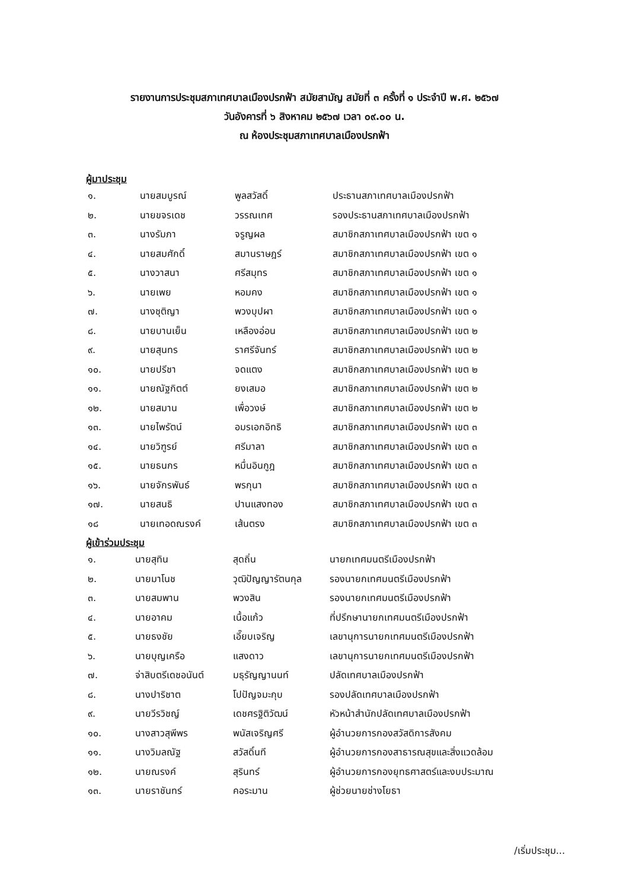รายงานการประชุมสภาเทศบาลเมืองปรกฟ้า สมัยสามัญ สมัยที่ ๓ ครั้งที่ ๑ ประจำปี พ.ศ. ๒๕๖๗
วันอังคารที่ ๖ สิงหาคม ๒๕๖๗ เวลา ๐๙.๐๐ น.
ณ ห้องประชุมสภาเทศบาลเมืองปรกฟ้า
ผู้มาประชุม
| ๑. | นายสมบูรณ์ | พูลสวัสดิ์ | ประธานสภาเทศบาลเมืองปรกฟ้า |
| ๒. | นายขจรเดช | วรรณเทศ | รองประธานสภาเทศบาลเมืองปรกฟ้า |
| ๓. | นางรัมภา | จรูญผล | สมาชิกสภาเทศบาลเมืองปรกฟ้า เขต ๑ |
| ๔. | นายสมศักดิ์ | สมานราษฎร์ | สมาชิกสภาเทศบาลเมืองปรกฟ้า เขต ๑ |
| ๕. | นางวาสนา | ศรีสมุทร | สมาชิกสภาเทศบาลเมืองปรกฟ้า เขต ๑ |
| ๖. | นายเพย | หอมคง | สมาชิกสภาเทศบาลเมืองปรกฟ้า เขต ๑ |
| ๗. | นางชุติญา | พวงบุปผา | สมาชิกสภาเทศบาลเมืองปรกฟ้า เขต ๑ |
| ๘. | นายบานเย็น | เหลืองอ่อน | สมาชิกสภาเทศบาลเมืองปรกฟ้า เขต ๒ |
| ๙. | นายสุนทร | ราศรีจันทร์ | สมาชิกสภาเทศบาลเมืองปรกฟ้า เขต ๒ |
| ๑๐. | นายปรีชา | จดแตง | สมาชิกสภาเทศบาลเมืองปรกฟ้า เขต ๒ |
| ๑๑. | นายณัฐกิตต์ | ยงเสมอ | สมาชิกสภาเทศบาลเมืองปรกฟ้า เขต ๒ |
| ๑๒. | นายสมาน | เพื่อวงษ์ | สมาชิกสภาเทศบาลเมืองปรกฟ้า เขต ๒ |
| ๑๓. | นายไพรัตน์ | อมรเอกอิทธิ | สมาชิกสภาเทศบาลเมืองปรกฟ้า เขต ๓ |
| ๑๔. | นายวิฑูรย์ | ศรีมาลา | สมาชิกสภาเทศบาลเมืองปรกฟ้า เขต ๓ |
| ๑๕. | นายธนกร | หมื่นอินกูฎ | สมาชิกสภาเทศบาลเมืองปรกฟ้า เขต ๓ |
| ๑๖. | นายจักรพันธ์ | พรกุนา | สมาชิกสภาเทศบาลเมืองปรกฟ้า เขต ๓ |
| ๑๗. | นายสนธิ | ปานแสงทอง | สมาชิกสภาเทศบาลเมืองปรกฟ้า เขต ๓ |
| ๑๘ | นายเทอดณรงค์ | เส้นตรง | สมาชิกสภาเทศบาลเมืองปรกฟ้า เขต ๓ |
ผู้เข้าร่วมประชุม
| ๑. | นายสุทิน | สุดถิ่น | นายกเทศมนตรีเมืองปรกฟ้า |
| ๒. | นายมาโนช | วุฒิปัญญารัตนกุล | รองนายกเทศมนตรีเมืองปรกฟ้า |
| ๓. | นายสมพาน | พวงสิน | รองนายกเทศมนตรีเมืองปรกฟ้า |
| ๔. | นายอาคม | เนื้อแก้ว | ที่ปรึกษานายกเทศมนตรีเมืองปรกฟ้า |
| ๕. | นายธงชัย | เอี๊ยบเจริญ | เลขานุการนายกเทศมนตรีเมืองปรกฟ้า |
| ๖. | นายบุญเครือ | แสงดาว | เลขานุการนายกเทศมนตรีเมืองปรกฟ้า |
| ๗. | จ่าสิบตรีเดชอนันต์ | มธุรัญญานนท์ | ปลัดเทศบาลเมืองปรกฟ้า |
| ๘. | นางปาริชาต | โปปัญจมะกุบ | รองปลัดเทศบาลเมืองปรกฟ้า |
| ๙. | นายวีรวิชญ์ | เดชศรฐิติวัฒน์ | หัวหน้าสำนักปลัดเทศบาลเมืองปรกฟ้า |
| ๑๐. | นางสาวสุพีพร | พนัสเจริญศรี | ผู้อำนวยการกองสวัสดิการสังคม |
| ๑๑. | นางวิมลณัฐ | สวัสดิ์นที | ผู้อำนวยการกองสาธารณสุขและสิ่งแวดล้อม |
| ๑๒. | นายณรงค์ | สุรินทร์ | ผู้อำนวยการกองยุทธศาสตร์และงบประมาณ |
| ๑๓. | นายราชันทร์ | คอระมาน | ผู้ช่วยนายช่างโยธา |
/เริ่มประชุม...